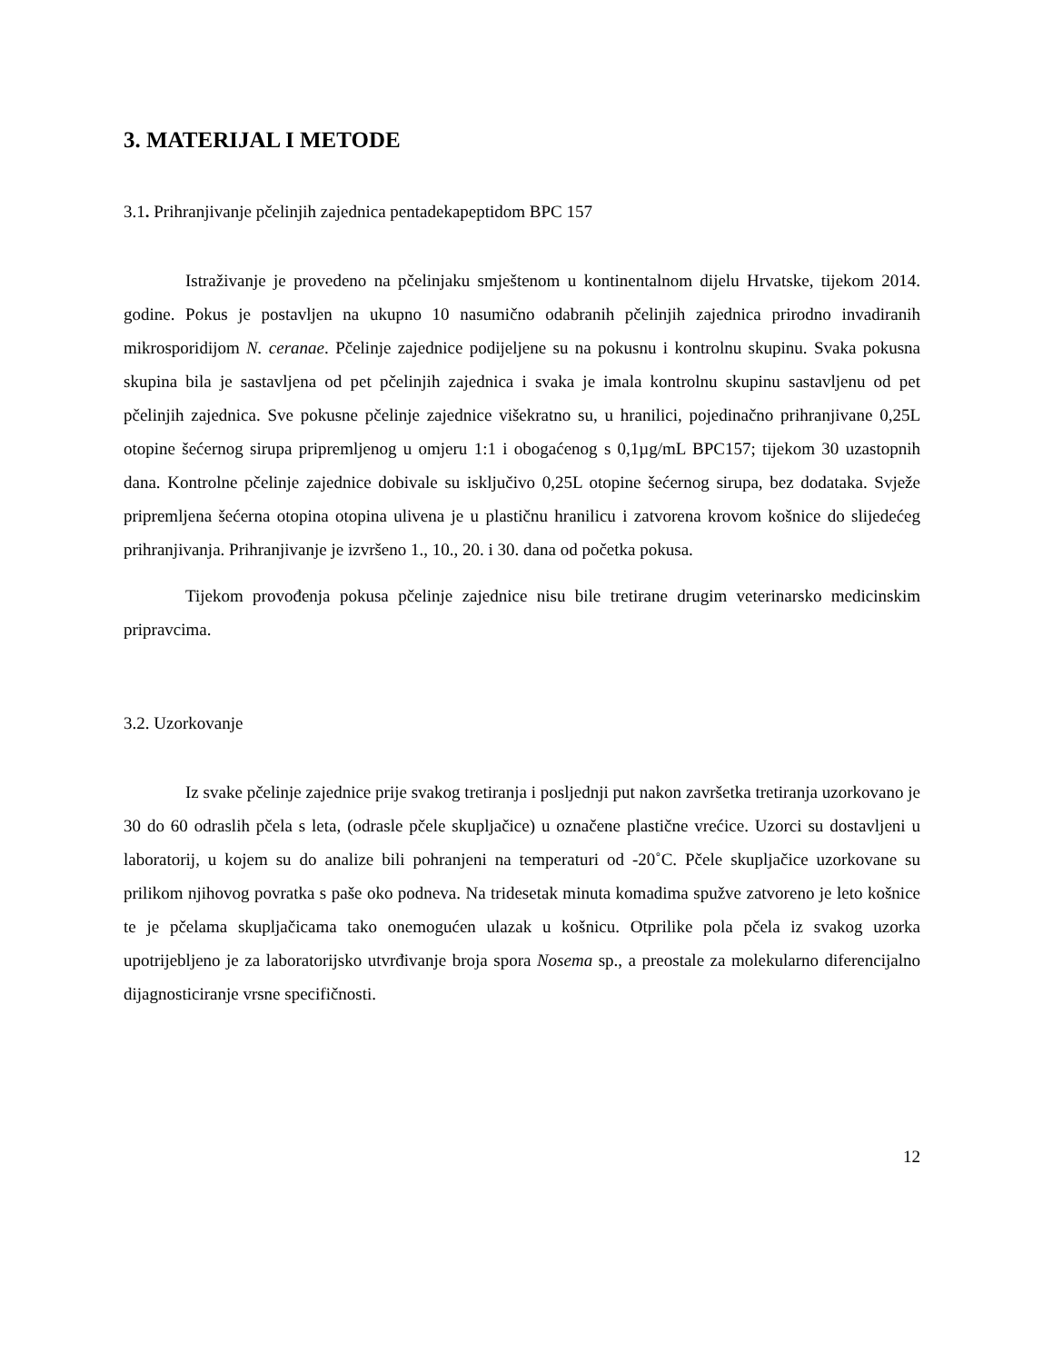3. MATERIJAL I METODE
3.1. Prihranjivanje pčelinjih zajednica pentadekapeptidom BPC 157
Istraživanje je provedeno na pčelinjaku smještenom u kontinentalnom dijelu Hrvatske, tijekom 2014. godine. Pokus je postavljen na ukupno 10 nasumično odabranih pčelinjih zajednica prirodno invadiranih mikrosporidijom N. ceranae. Pčelinje zajednice podijeljene su na pokusnu i kontrolnu skupinu. Svaka pokusna skupina bila je sastavljena od pet pčelinjih zajednica i svaka je imala kontrolnu skupinu sastavljenu od pet pčelinjih zajednica. Sve pokusne pčelinje zajednice višekratno su, u hranilici, pojedinačno prihranjivane 0,25L otopine šećernog sirupa pripremljenog u omjeru 1:1 i obogaćenog s 0,1µg/mL BPC157; tijekom 30 uzastopnih dana. Kontrolne pčelinje zajednice dobivale su isključivo 0,25L otopine šećernog sirupa, bez dodataka. Svježe pripremljena šećerna otopina otopina ulivena je u plastičnu hranilicu i zatvorena krovom košnice do slijedećeg prihranjivanja. Prihranjivanje je izvršeno 1., 10., 20. i 30. dana od početka pokusa.
Tijekom provođenja pokusa pčelinje zajednice nisu bile tretirane drugim veterinarsko medicinskim pripravcima.
3.2. Uzorkovanje
Iz svake pčelinje zajednice prije svakog tretiranja i posljednji put nakon završetka tretiranja uzorkovano je 30 do 60 odraslih pčela s leta, (odrasle pčele skupljačice) u označene plastične vrećice. Uzorci su dostavljeni u laboratorij, u kojem su do analize bili pohranjeni na temperaturi od -20˚C. Pčele skupljačice uzorkovane su prilikom njihovog povratka s paše oko podneva. Na tridesetak minuta komadima spužve zatvoreno je leto košnice te je pčelama skupljačicama tako onemogućen ulazak u košnicu. Otprilike pola pčela iz svakog uzorka upotrijebljeno je za laboratorijsko utvrđivanje broja spora Nosema sp., a preostale za molekularno diferencijalno dijagnosticiranje vrsne specifičnosti.
12